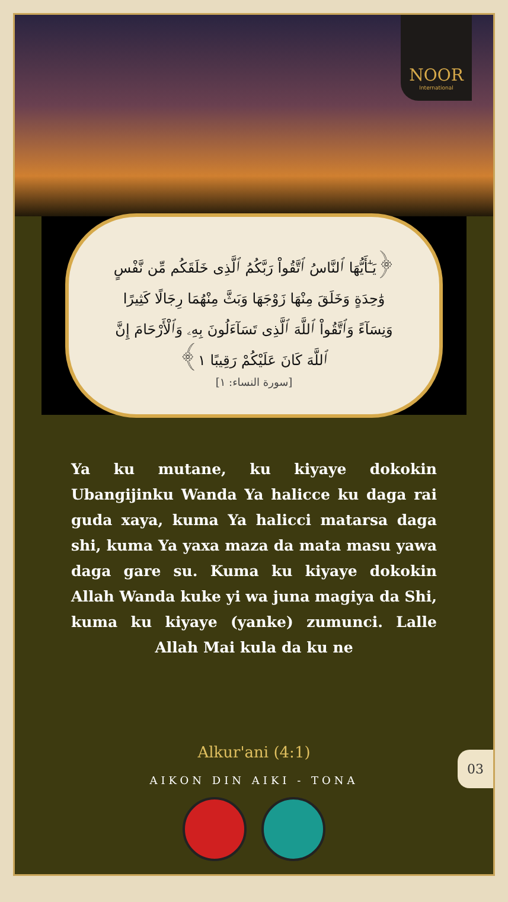NOOR
International
﴿يَـٰٓأَيُّهَا ٱلنَّاسُ ٱتَّقُواْ رَبَّكُمُ ٱلَّذِى خَلَقَكُم مِّن نَّفْسٍ وَٰحِدَةٍ وَخَلَقَ مِنْهَا زَوْجَهَا وَبَثَّ مِنْهُمَا رِجَالًا كَثِيرًا وَنِسَآءً وَٱتَّقُواْ ٱللَّهَ ٱلَّذِى تَسَآءَلُونَ بِهِۦ وَٱلْأَرْحَامَ إِنَّ ٱللَّهَ كَانَ عَلَيْكُمْ رَقِيبًا ١﴾
[سورة النساء: ١]
Ya ku mutane, ku kiyaye dokokin Ubangijinku Wanda Ya halicce ku daga rai guda xaya, kuma Ya halicci matarsa daga shi, kuma Ya yaxa maza da mata masu yawa daga gare su. Kuma ku kiyaye dokokin Allah Wanda kuke yi wa juna magiya da Shi, kuma ku kiyaye (yanke) zumunci. Lalle Allah Mai kula da ku ne
Alkur'ani (4:1)
AIKON DIN AIKI - TONA
03